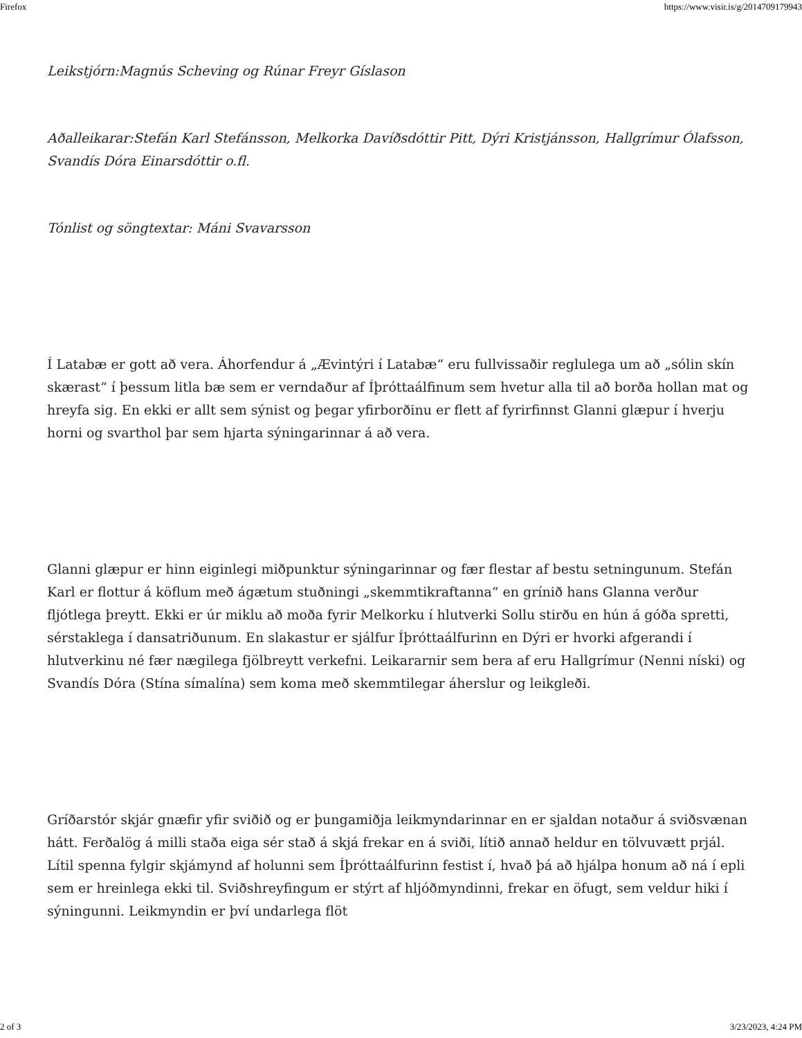Firefox https://www.visir.is/g/2014709179943
Leikstjórn:Magnús Scheving og Rúnar Freyr Gíslason
Aðalleikarar:Stefán Karl Stefánsson, Melkorka Davíðsdóttir Pitt, Dýri Kristjánsson, Hallgrímur Ólafsson, Svandís Dóra Einarsdóttir o.fl.
Tónlist og söngtextar: Máni Svavarsson
Í Latabæ er gott að vera. Áhorfendur á „Ævintýri í Latabæ“ eru fullvissaðir reglulega um að „sólin skín skærast“ í þessum litla bæ sem er verndaður af Íþróttaálfinum sem hvetur alla til að borða hollan mat og hreyfa sig. En ekki er allt sem sýnist og þegar yfirborðinu er flett af fyrirfinnst Glanni glæpur í hverju horni og svarthol þar sem hjarta sýningarinnar á að vera.
Glanni glæpur er hinn eiginlegi miðpunktur sýningarinnar og fær flestar af bestu setningunum. Stefán Karl er flottur á köflum með ágætum stuðningi „skemmtikraftanna“ en grínið hans Glanna verður fljótlega þreytt. Ekki er úr miklu að moða fyrir Melkorku í hlutverki Sollu stirðu en hún á góða spretti, sérstaklega í dansatriðunum. En slakastur er sjálfur Íþróttaálfurinn en Dýri er hvorki afgerandi í hlutverkinu né fær nægilega fjölbreytt verkefni. Leikararnir sem bera af eru Hallgrímur (Nenni níski) og Svandís Dóra (Stína símalína) sem koma með skemmtilegar áherslur og leikgleði.
Gríðarstór skjár gnæfir yfir sviðið og er þungamiðja leikmyndarinnar en er sjaldan notaður á sviðsvænan hátt. Ferðalög á milli staða eiga sér stað á skjá frekar en á sviði, lítið annað heldur en tölvuvætt prjál. Lítil spenna fylgir skjámynd af holunni sem Íþróttaálfurinn festist í, hvað þá að hjálpa honum að ná í epli sem er hreinlega ekki til. Sviðshreyfingum er stýrt af hljóðmyndinni, frekar en öfugt, sem veldur hiki í sýningunni. Leikmyndin er því undarlega flöt
2 of 3 3/23/2023, 4:24 PM